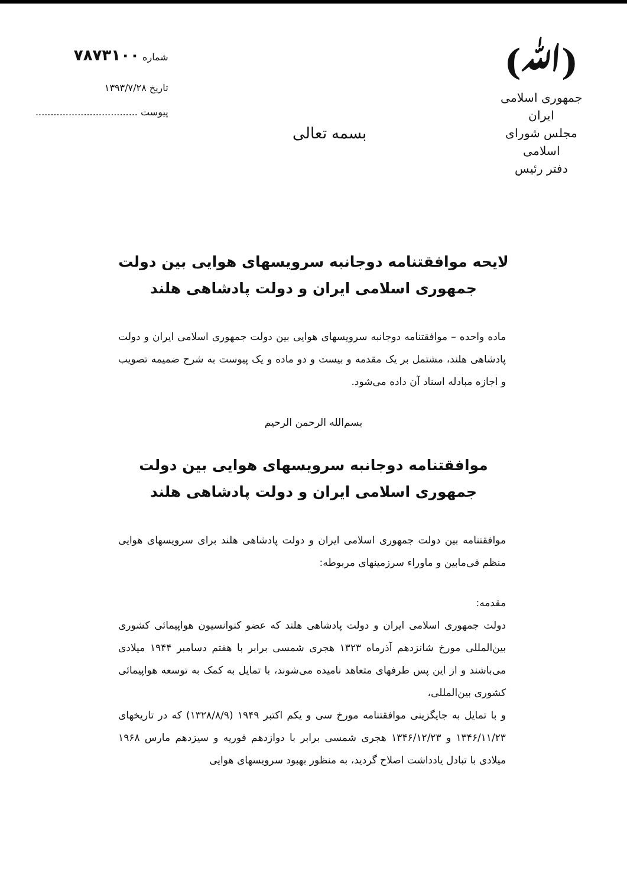(ﷲ)
جمهوری اسلامی ایران
مجلس شورای اسلامی
دفتر رئیس
بسمه تعالی
شماره ۷۸۷۳۱۰۰
تاریخ ۱۳۹۳/۷/۲۸
پیوست ..................................
لایحه موافقتنامه دوجانبه سرویسهای هوایی بین دولت
جمهوری اسلامی ایران و دولت پادشاهی هلند
ماده واحده – موافقتنامه دوجانبه سرویسهای هوایی بین دولت جمهوری اسلامی ایران و دولت پادشاهی هلند، مشتمل بر یک مقدمه و بیست و دو ماده و یک پیوست به شرح ضمیمه تصویب و اجازه مبادله اسناد آن داده می‌شود.
بسم‌الله الرحمن الرحیم
موافقتنامه دوجانبه سرویسهای هوایی بین دولت
جمهوری اسلامی ایران و دولت پادشاهی هلند
موافقتنامه بین دولت جمهوری اسلامی ایران و دولت پادشاهی هلند برای سرویسهای هوایی منظم فی‌مابین و ماوراء سرزمینهای مربوطه:
مقدمه:
دولت جمهوری اسلامی ایران و دولت پادشاهی هلند که عضو کنوانسیون هواپیمائی کشوری بین‌المللی مورخ شانزدهم آذرماه ۱۳۲۳ هجری شمسی برابر با هفتم دسامبر ۱۹۴۴ میلادی می‌باشند و از این پس طرفهای متعاهد نامیده می‌شوند، با تمایل به کمک به توسعه هواپیمائی کشوری بین‌المللی،
و با تمایل به جایگزینی موافقتنامه مورخ سی و یکم اکتبر ۱۹۴۹ (۱۳۲۸/۸/۹) که در تاریخهای ۱۳۴۶/۱۱/۲۳ و ۱۳۴۶/۱۲/۲۳ هجری شمسی برابر با دوازدهم فوریه و سیزدهم مارس ۱۹۶۸ میلادی با تبادل یادداشت اصلاح گردید، به منظور بهبود سرویسهای هوایی